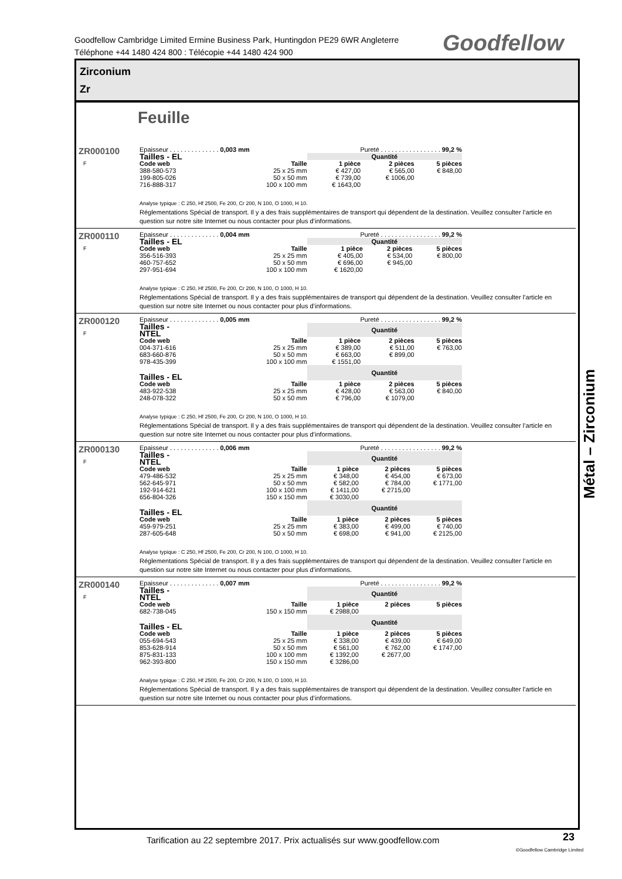Goodfellow Cambridge Limited Ermine Business Park, Huntingdon PE29 6WR Angleterre
Téléphone +44 1480 424 800 : Télécopie +44 1480 424 900
Goodfellow
Zirconium
Zr
Feuille
ZR000100
F
| Epaisseur . . . . . . . . . . . . . . 0,003 mm | | Pureté . . . . . . . . . . . . . . . . . 99,2 % | | |
| Tailles - EL | | Quantité | | |
| Code web | Taille | 1 pièce | 2 pièces | 5 pièces |
| 388-580-573 | 25 x 25 mm | € 427,00 | € 565,00 | € 848,00 |
| 199-805-026 | 50 x 50 mm | € 739,00 | € 1006,00 | |
| 716-888-317 | 100 x 100 mm | € 1643,00 | | |
Analyse typique : C 250, Hf 2500, Fe 200, Cr 200, N 100, O 1000, H 10.
Réglementations Spécial de transport. Il y a des frais supplémentaires de transport qui dépendent de la destination. Veuillez consulter l’article en question sur notre site Internet ou nous contacter pour plus d’informations.
ZR000110
F
| Epaisseur . . . . . . . . . . . . . . 0,004 mm | | Pureté . . . . . . . . . . . . . . . . . 99,2 % | | |
| Tailles - EL | | Quantité | | |
| Code web | Taille | 1 pièce | 2 pièces | 5 pièces |
| 356-516-393 | 25 x 25 mm | € 405,00 | € 534,00 | € 800,00 |
| 460-757-652 | 50 x 50 mm | € 696,00 | € 945,00 | |
| 297-951-694 | 100 x 100 mm | € 1620,00 | | |
Analyse typique : C 250, Hf 2500, Fe 200, Cr 200, N 100, O 1000, H 10.
Réglementations Spécial de transport. Il y a des frais supplémentaires de transport qui dépendent de la destination. Veuillez consulter l’article en question sur notre site Internet ou nous contacter pour plus d’informations.
ZR000120
F
| Epaisseur . . . . . . . . . . . . . . 0,005 mm | | Pureté . . . . . . . . . . . . . . . . . 99,2 % | | |
| Tailles - NTEL | | Quantité | | |
| Code web | Taille | 1 pièce | 2 pièces | 5 pièces |
| 004-371-616 | 25 x 25 mm | € 389,00 | € 511,00 | € 763,00 |
| 683-660-876 | 50 x 50 mm | € 663,00 | € 899,00 | |
| 978-435-399 | 100 x 100 mm | € 1551,00 | | |
| Tailles - EL | | Quantité | | |
| Code web | Taille | 1 pièce | 2 pièces | 5 pièces |
| 483-922-538 | 25 x 25 mm | € 428,00 | € 563,00 | € 840,00 |
| 248-078-322 | 50 x 50 mm | € 796,00 | € 1079,00 | |
Analyse typique : C 250, Hf 2500, Fe 200, Cr 200, N 100, O 1000, H 10.
Réglementations Spécial de transport. Il y a des frais supplémentaires de transport qui dépendent de la destination. Veuillez consulter l’article en question sur notre site Internet ou nous contacter pour plus d’informations.
ZR000130
F
| Epaisseur . . . . . . . . . . . . . . 0,006 mm | | Pureté . . . . . . . . . . . . . . . . . 99,2 % | | |
| Tailles - NTEL | | Quantité | | |
| Code web | Taille | 1 pièce | 2 pièces | 5 pièces |
| 479-486-532 | 25 x 25 mm | € 348,00 | € 454,00 | € 673,00 |
| 562-645-971 | 50 x 50 mm | € 582,00 | € 784,00 | € 1771,00 |
| 192-914-621 | 100 x 100 mm | € 1411,00 | € 2715,00 | |
| 656-804-326 | 150 x 150 mm | € 3030,00 | | |
| Tailles - EL | | Quantité | | |
| Code web | Taille | 1 pièce | 2 pièces | 5 pièces |
| 459-979-251 | 25 x 25 mm | € 383,00 | € 499,00 | € 740,00 |
| 287-605-648 | 50 x 50 mm | € 698,00 | € 941,00 | € 2125,00 |
Analyse typique : C 250, Hf 2500, Fe 200, Cr 200, N 100, O 1000, H 10.
Réglementations Spécial de transport. Il y a des frais supplémentaires de transport qui dépendent de la destination. Veuillez consulter l’article en question sur notre site Internet ou nous contacter pour plus d’informations.
ZR000140
F
| Epaisseur . . . . . . . . . . . . . . 0,007 mm | | Pureté . . . . . . . . . . . . . . . . . 99,2 % | | |
| Tailles - NTEL | | Quantité | | |
| Code web | Taille | 1 pièce | 2 pièces | 5 pièces |
| 682-738-045 | 150 x 150 mm | € 2988,00 | | |
| Tailles - EL | | Quantité | | |
| Code web | Taille | 1 pièce | 2 pièces | 5 pièces |
| 055-694-543 | 25 x 25 mm | € 338,00 | € 439,00 | € 649,00 |
| 853-628-914 | 50 x 50 mm | € 561,00 | € 762,00 | € 1747,00 |
| 875-831-133 | 100 x 100 mm | € 1392,00 | € 2677,00 | |
| 962-393-800 | 150 x 150 mm | € 3286,00 | | |
Analyse typique : C 250, Hf 2500, Fe 200, Cr 200, N 100, O 1000, H 10.
Réglementations Spécial de transport. Il y a des frais supplémentaires de transport qui dépendent de la destination. Veuillez consulter l’article en question sur notre site Internet ou nous contacter pour plus d’informations.
Métal – Zirconium
Tarification au 22 septembre 2017. Prix actualisés sur www.goodfellow.com
23
©Goodfellow Cambridge Limited